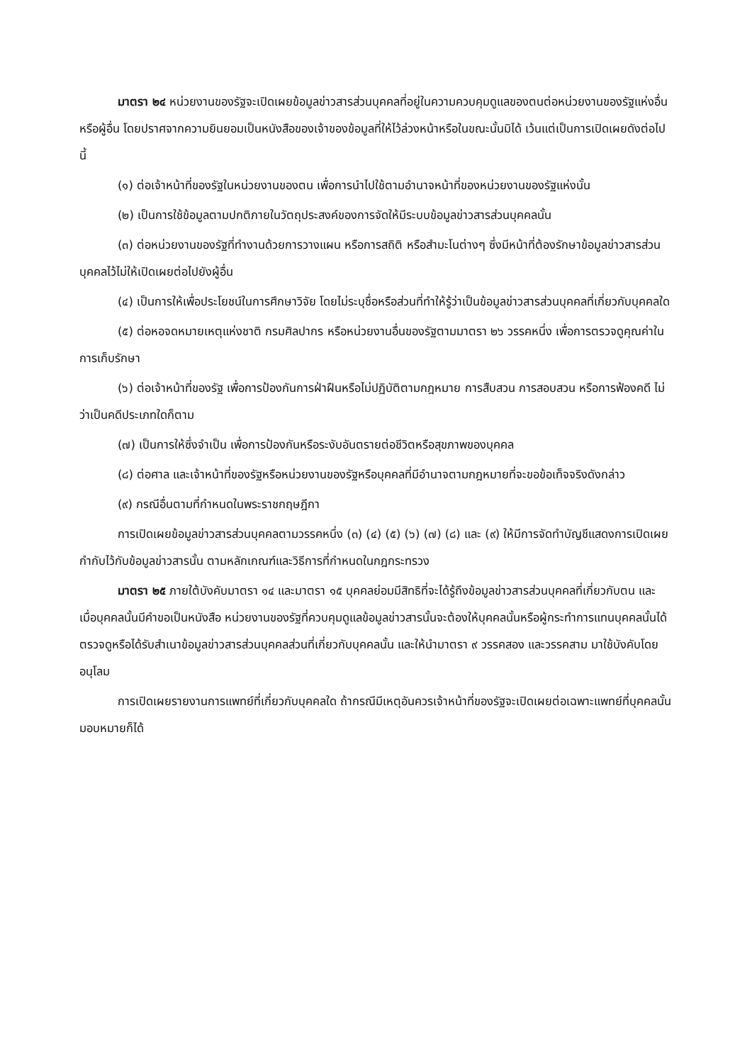มาตรา ๒๔ หน่วยงานของรัฐจะเปิดเผยข้อมูลข่าวสารส่วนบุคคลที่อยู่ในความควบคุมดูแลของตนต่อหน่วยงานของรัฐแห่งอื่นหรือผู้อื่น โดยปราศจากความยินยอมเป็นหนังสือของเจ้าของข้อมูลที่ให้ไว้ล่วงหน้าหรือในขณะนั้นมิได้ เว้นแต่เป็นการเปิดเผยดังต่อไปนี้
(๑) ต่อเจ้าหน้าที่ของรัฐในหน่วยงานของตน เพื่อการนำไปใช้ตามอำนาจหน้าที่ของหน่วยงานของรัฐแห่งนั้น
(๒) เป็นการใช้ข้อมูลตามปกติภายในวัตถุประสงค์ของการจัดให้มีระบบข้อมูลข่าวสารส่วนบุคคลนั้น
(๓) ต่อหน่วยงานของรัฐที่ทำงานด้วยการวางแผน หรือการสถิติ หรือสำมะโนต่างๆ ซึ่งมีหน้าที่ต้องรักษาข้อมูลข่าวสารส่วนบุคคลไว้ไม่ให้เปิดเผยต่อไปยังผู้อื่น
(๔) เป็นการให้เพื่อประโยชน์ในการศึกษาวิจัย โดยไม่ระบุชื่อหรือส่วนที่ทำให้รู้ว่าเป็นข้อมูลข่าวสารส่วนบุคคลที่เกี่ยวกับบุคคลใด
(๕) ต่อหอจดหมายเหตุแห่งชาติ กรมศิลปากร หรือหน่วยงานอื่นของรัฐตามมาตรา ๒๖ วรรคหนึ่ง เพื่อการตรวจดูคุณค่าในการเก็บรักษา
(๖) ต่อเจ้าหน้าที่ของรัฐ เพื่อการป้องกันการฝ่าฝืนหรือไม่ปฏิบัติตามกฎหมาย การสืบสวน การสอบสวน หรือการฟ้องคดี ไม่ว่าเป็นคดีประเภทใดก็ตาม
(๗) เป็นการให้ซึ่งจำเป็น เพื่อการป้องกันหรือระงับอันตรายต่อชีวิตหรือสุขภาพของบุคคล
(๘) ต่อศาล และเจ้าหน้าที่ของรัฐหรือหน่วยงานของรัฐหรือบุคคลที่มีอำนาจตามกฎหมายที่จะขอข้อเท็จจริงดังกล่าว
(๙) กรณีอื่นตามที่กำหนดในพระราชกฤษฎีกา
การเปิดเผยข้อมูลข่าวสารส่วนบุคคลตามวรรคหนึ่ง (๓) (๔) (๕) (๖) (๗) (๘) และ (๙) ให้มีการจัดทำบัญชีแสดงการเปิดเผยกำกับไว้กับข้อมูลข่าวสารนั้น ตามหลักเกณฑ์และวิธีการที่กำหนดในกฎกระทรวง
มาตรา ๒๕ ภายใต้บังคับมาตรา ๑๔ และมาตรา ๑๕ บุคคลย่อมมีสิทธิที่จะได้รู้ถึงข้อมูลข่าวสารส่วนบุคคลที่เกี่ยวกับตน และเมื่อบุคคลนั้นมีคำขอเป็นหนังสือ หน่วยงานของรัฐที่ควบคุมดูแลข้อมูลข่าวสารนั้นจะต้องให้บุคคลนั้นหรือผู้กระทำการแทนบุคคลนั้นได้ตรวจดูหรือได้รับสำเนาข้อมูลข่าวสารส่วนบุคคลส่วนที่เกี่ยวกับบุคคลนั้น และให้นำมาตรา ๙ วรรคสอง และวรรคสาม มาใช้บังคับโดยอนุโลม
การเปิดเผยรายงานการแพทย์ที่เกี่ยวกับบุคคลใด ถ้ากรณีมีเหตุอันควรเจ้าหน้าที่ของรัฐจะเปิดเผยต่อเฉพาะแพทย์ที่บุคคลนั้นมอบหมายก็ได้